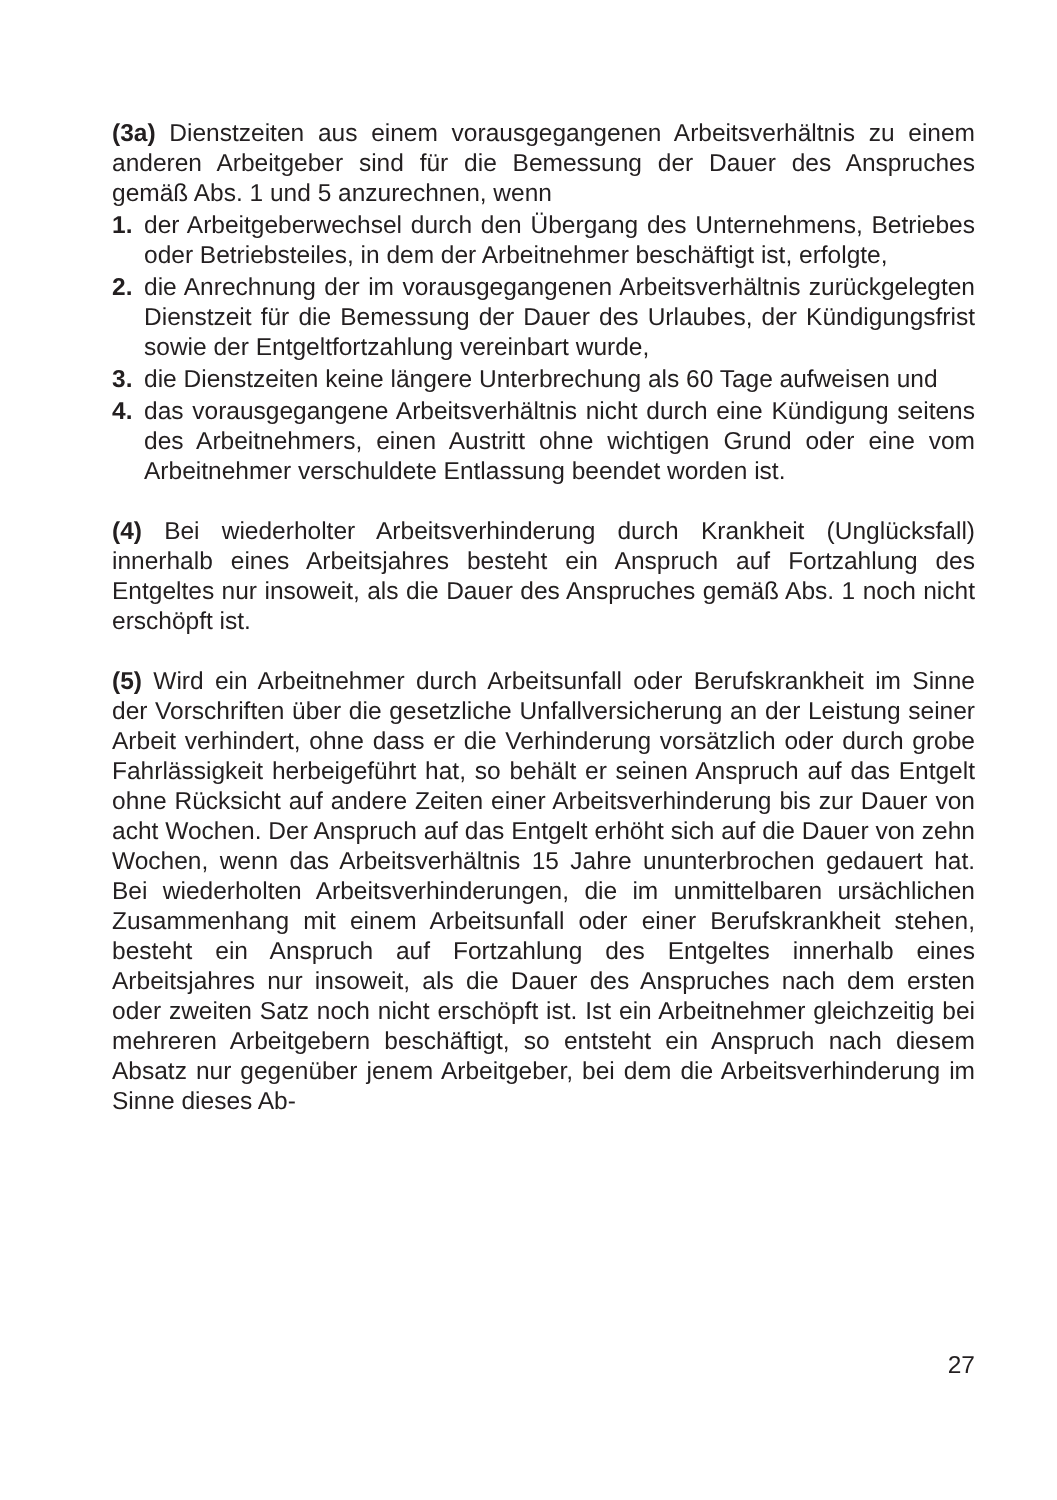(3a) Dienstzeiten aus einem vorausgegangenen Arbeitsverhältnis zu einem anderen Arbeitgeber sind für die Bemessung der Dauer des Anspruches gemäß Abs. 1 und 5 anzurechnen, wenn
1. der Arbeitgeberwechsel durch den Übergang des Unternehmens, Betriebes oder Betriebsteiles, in dem der Arbeitnehmer beschäftigt ist, erfolgte,
2. die Anrechnung der im vorausgegangenen Arbeitsverhältnis zurückgelegten Dienstzeit für die Bemessung der Dauer des Urlaubes, der Kündigungsfrist sowie der Entgeltfortzahlung vereinbart wurde,
3. die Dienstzeiten keine längere Unterbrechung als 60 Tage aufweisen und
4. das vorausgegangene Arbeitsverhältnis nicht durch eine Kündigung seitens des Arbeitnehmers, einen Austritt ohne wichtigen Grund oder eine vom Arbeitnehmer verschuldete Entlassung beendet worden ist.
(4) Bei wiederholter Arbeitsverhinderung durch Krankheit (Unglücksfall) innerhalb eines Arbeitsjahres besteht ein Anspruch auf Fortzahlung des Entgeltes nur insoweit, als die Dauer des Anspruches gemäß Abs. 1 noch nicht erschöpft ist.
(5) Wird ein Arbeitnehmer durch Arbeitsunfall oder Berufskrankheit im Sinne der Vorschriften über die gesetzliche Unfallversicherung an der Leistung seiner Arbeit verhindert, ohne dass er die Verhinderung vorsätzlich oder durch grobe Fahrlässigkeit herbeigeführt hat, so behält er seinen Anspruch auf das Entgelt ohne Rücksicht auf andere Zeiten einer Arbeitsverhinderung bis zur Dauer von acht Wochen. Der Anspruch auf das Entgelt erhöht sich auf die Dauer von zehn Wochen, wenn das Arbeitsverhältnis 15 Jahre ununterbrochen gedauert hat. Bei wiederholten Arbeitsverhinderungen, die im unmittelbaren ursächlichen Zusammenhang mit einem Arbeitsunfall oder einer Berufskrankheit stehen, besteht ein Anspruch auf Fortzahlung des Entgeltes innerhalb eines Arbeitsjahres nur insoweit, als die Dauer des Anspruches nach dem ersten oder zweiten Satz noch nicht erschöpft ist. Ist ein Arbeitnehmer gleichzeitig bei mehreren Arbeitgebern beschäftigt, so entsteht ein Anspruch nach diesem Absatz nur gegenüber jenem Arbeitgeber, bei dem die Arbeitsverhinderung im Sinne dieses Ab-
27